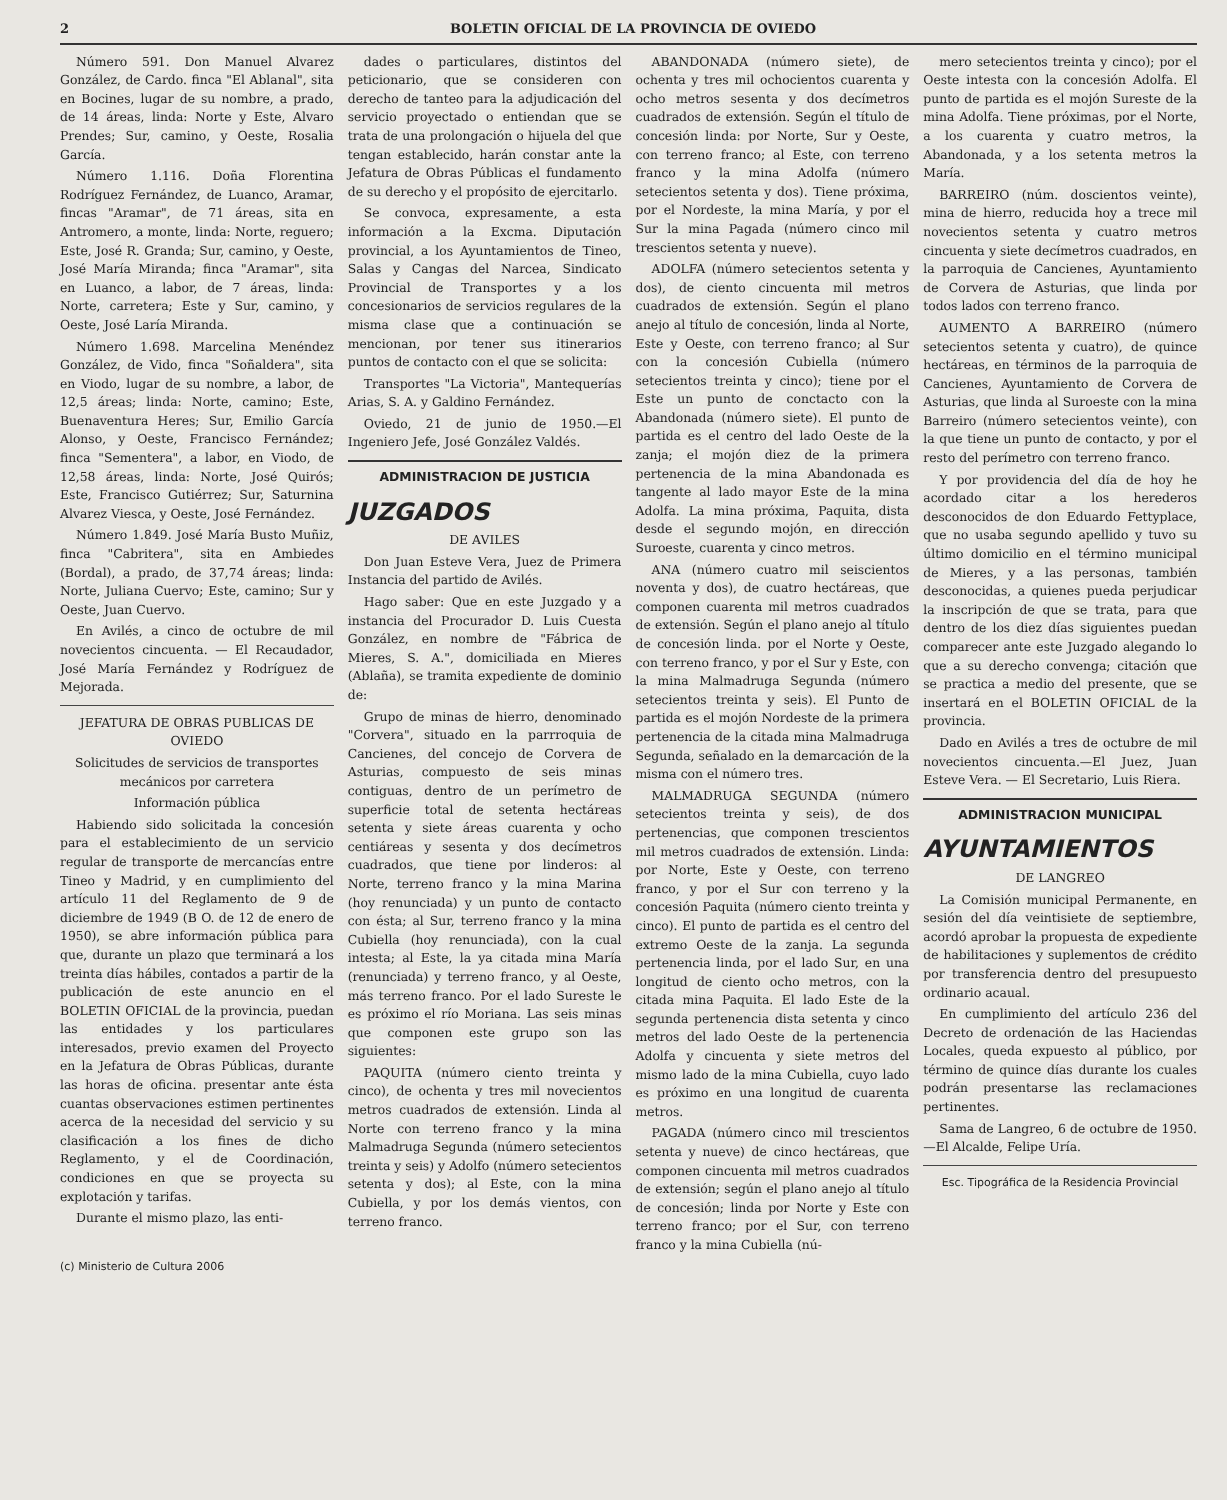2 BOLETIN OFICIAL DE LA PROVINCIA DE OVIEDO
Número 591. Don Manuel Alvarez González, de Cardo. finca "El Ablanal", sita en Bocines, lugar de su nombre, a prado, de 14 áreas, linda: Norte y Este, Alvaro Prendes; Sur, camino, y Oeste, Rosalia García.
Número 1.116. Doña Florentina Rodríguez Fernández, de Luanco, Aramar, fincas "Aramar", de 71 áreas, sita en Antromero, a monte, linda: Norte, reguero; Este, José R. Granda; Sur, camino, y Oeste, José María Miranda; finca "Aramar", sita en Luanco, a labor, de 7 áreas, linda: Norte, carretera; Este y Sur, camino, y Oeste, José Laría Miranda.
Número 1.698. Marcelina Menéndez González, de Vido, finca "Soñaldera", sita en Viodo, lugar de su nombre, a labor, de 12,5 áreas; linda: Norte, camino; Este, Buenaventura Heres; Sur, Emilio García Alonso, y Oeste, Francisco Fernández; finca "Sementera", a labor, en Viodo, de 12,58 áreas, linda: Norte, José Quirós; Este, Francisco Gutiérrez; Sur, Saturnina Alvarez Viesca, y Oeste, José Fernández.
Número 1.849. José María Busto Muñiz, finca "Cabritera", sita en Ambiedes (Bordal), a prado, de 37,74 áreas; linda: Norte, Juliana Cuervo; Este, camino; Sur y Oeste, Juan Cuervo.
En Avilés, a cinco de octubre de mil novecientos cincuenta. — El Recaudador, José María Fernández y Rodríguez de Mejorada.
JEFATURA DE OBRAS PUBLICAS DE OVIEDO
Solicitudes de servicios de transportes mecánicos por carretera
Información pública
Habiendo sido solicitada la concesión para el establecimiento de un servicio regular de transporte de mercancías entre Tineo y Madrid, y en cumplimiento del artículo 11 del Reglamento de 9 de diciembre de 1949 (B O. de 12 de enero de 1950), se abre información pública para que, durante un plazo que terminará a los treinta días hábiles, contados a partir de la publicación de este anuncio en el BOLETIN OFICIAL de la provincia, puedan las entidades y los particulares interesados, previo examen del Proyecto en la Jefatura de Obras Públicas, durante las horas de oficina. presentar ante ésta cuantas observaciones estimen pertinentes acerca de la necesidad del servicio y su clasificación a los fines de dicho Reglamento, y el de Coordinación, condiciones en que se proyecta su explotación y tarifas.
Durante el mismo plazo, las enti-
dades o particulares, distintos del peticionario, que se consideren con derecho de tanteo para la adjudicación del servicio proyectado o entiendan que se trata de una prolongación o hijuela del que tengan establecido, harán constar ante la Jefatura de Obras Públicas el fundamento de su derecho y el propósito de ejercitarlo.
Se convoca, expresamente, a esta información a la Excma. Diputación provincial, a los Ayuntamientos de Tineo, Salas y Cangas del Narcea, Sindicato Provincial de Transportes y a los concesionarios de servicios regulares de la misma clase que a continuación se mencionan, por tener sus itinerarios puntos de contacto con el que se solicita:
Transportes "La Victoria", Mantequerías Arias, S. A. y Galdino Fernández.
Oviedo, 21 de junio de 1950.—El Ingeniero Jefe, José González Valdés.
ADMINISTRACION DE JUSTICIA
JUZGADOS
DE AVILES
Don Juan Esteve Vera, Juez de Primera Instancia del partido de Avilés.
Hago saber: Que en este Juzgado y a instancia del Procurador D. Luis Cuesta González, en nombre de "Fábrica de Mieres, S. A.", domiciliada en Mieres (Ablaña), se tramita expediente de dominio de:
Grupo de minas de hierro, denominado "Corvera", situado en la parrroquia de Cancienes, del concejo de Corvera de Asturias, compuesto de seis minas contiguas, dentro de un perímetro de superficie total de setenta hectáreas setenta y siete áreas cuarenta y ocho centiáreas y sesenta y dos decímetros cuadrados, que tiene por linderos: al Norte, terreno franco y la mina Marina (hoy renunciada) y un punto de contacto con ésta; al Sur, terreno franco y la mina Cubiella (hoy renunciada), con la cual intesta; al Este, la ya citada mina María (renunciada) y terreno franco, y al Oeste, más terreno franco. Por el lado Sureste le es próximo el río Moriana. Las seis minas que componen este grupo son las siguientes:
PAQUITA (número ciento treinta y cinco), de ochenta y tres mil novecientos metros cuadrados de extensión. Linda al Norte con terreno franco y la mina Malmadruga Segunda (número setecientos treinta y seis) y Adolfo (número setecientos setenta y dos); al Este, con la mina Cubiella, y por los demás vientos, con terreno franco.
ABANDONADA (número siete), de ochenta y tres mil ochocientos cuarenta y ocho metros sesenta y dos decímetros cuadrados de extensión. Según el título de concesión linda: por Norte, Sur y Oeste, con terreno franco; al Este, con terreno franco y la mina Adolfa (número setecientos setenta y dos). Tiene próxima, por el Nordeste, la mina María, y por el Sur la mina Pagada (número cinco mil trescientos setenta y nueve).
ADOLFA (número setecientos setenta y dos), de ciento cincuenta mil metros cuadrados de extensión. Según el plano anejo al título de concesión, linda al Norte, Este y Oeste, con terreno franco; al Sur con la concesión Cubiella (número setecientos treinta y cinco); tiene por el Este un punto de conctacto con la Abandonada (número siete). El punto de partida es el centro del lado Oeste de la zanja; el mojón diez de la primera pertenencia de la mina Abandonada es tangente al lado mayor Este de la mina Adolfa. La mina próxima, Paquita, dista desde el segundo mojón, en dirección Suroeste, cuarenta y cinco metros.
ANA (número cuatro mil seiscientos noventa y dos), de cuatro hectáreas, que componen cuarenta mil metros cuadrados de extensión. Según el plano anejo al título de concesión linda. por el Norte y Oeste, con terreno franco, y por el Sur y Este, con la mina Malmadruga Segunda (número setecientos treinta y seis). El Punto de partida es el mojón Nordeste de la primera pertenencia de la citada mina Malmadruga Segunda, señalado en la demarcación de la misma con el número tres.
MALMADRUGA SEGUNDA (número setecientos treinta y seis), de dos pertenencias, que componen trescientos mil metros cuadrados de extensión. Linda: por Norte, Este y Oeste, con terreno franco, y por el Sur con terreno y la concesión Paquita (número ciento treinta y cinco). El punto de partida es el centro del extremo Oeste de la zanja. La segunda pertenencia linda, por el lado Sur, en una longitud de ciento ocho metros, con la citada mina Paquita. El lado Este de la segunda pertenencia dista setenta y cinco metros del lado Oeste de la pertenencia Adolfa y cincuenta y siete metros del mismo lado de la mina Cubiella, cuyo lado es próximo en una longitud de cuarenta metros.
PAGADA (número cinco mil trescientos setenta y nueve) de cinco hectáreas, que componen cincuenta mil metros cuadrados de extensión; según el plano anejo al título de concesión; linda por Norte y Este con terreno franco; por el Sur, con terreno franco y la mina Cubiella (nú-
mero setecientos treinta y cinco); por el Oeste intesta con la concesión Adolfa. El punto de partida es el mojón Sureste de la mina Adolfa. Tiene próximas, por el Norte, a los cuarenta y cuatro metros, la Abandonada, y a los setenta metros la María.
BARREIRO (núm. doscientos veinte), mina de hierro, reducida hoy a trece mil novecientos setenta y cuatro metros cincuenta y siete decímetros cuadrados, en la parroquia de Cancienes, Ayuntamiento de Corvera de Asturias, que linda por todos lados con terreno franco.
AUMENTO A BARREIRO (número setecientos setenta y cuatro), de quince hectáreas, en términos de la parroquia de Cancienes, Ayuntamiento de Corvera de Asturias, que linda al Suroeste con la mina Barreiro (número setecientos veinte), con la que tiene un punto de contacto, y por el resto del perímetro con terreno franco.
Y por providencia del día de hoy he acordado citar a los herederos desconocidos de don Eduardo Fettyplace, que no usaba segundo apellido y tuvo su último domicilio en el término municipal de Mieres, y a las personas, también desconocidas, a quienes pueda perjudicar la inscripción de que se trata, para que dentro de los diez días siguientes puedan comparecer ante este Juzgado alegando lo que a su derecho convenga; citación que se practica a medio del presente, que se insertará en el BOLETIN OFICIAL de la provincia.
Dado en Avilés a tres de octubre de mil novecientos cincuenta.—El Juez, Juan Esteve Vera. — El Secretario, Luis Riera.
ADMINISTRACION MUNICIPAL
AYUNTAMIENTOS
DE LANGREO
La Comisión municipal Permanente, en sesión del día veintisiete de septiembre, acordó aprobar la propuesta de expediente de habilitaciones y suplementos de crédito por transferencia dentro del presupuesto ordinario acaual.
En cumplimiento del artículo 236 del Decreto de ordenación de las Haciendas Locales, queda expuesto al público, por término de quince días durante los cuales podrán presentarse las reclamaciones pertinentes.
Sama de Langreo, 6 de octubre de 1950.—El Alcalde, Felipe Uría.
Esc. Tipográfica de la Residencia Provincial
(c) Ministerio de Cultura 2006